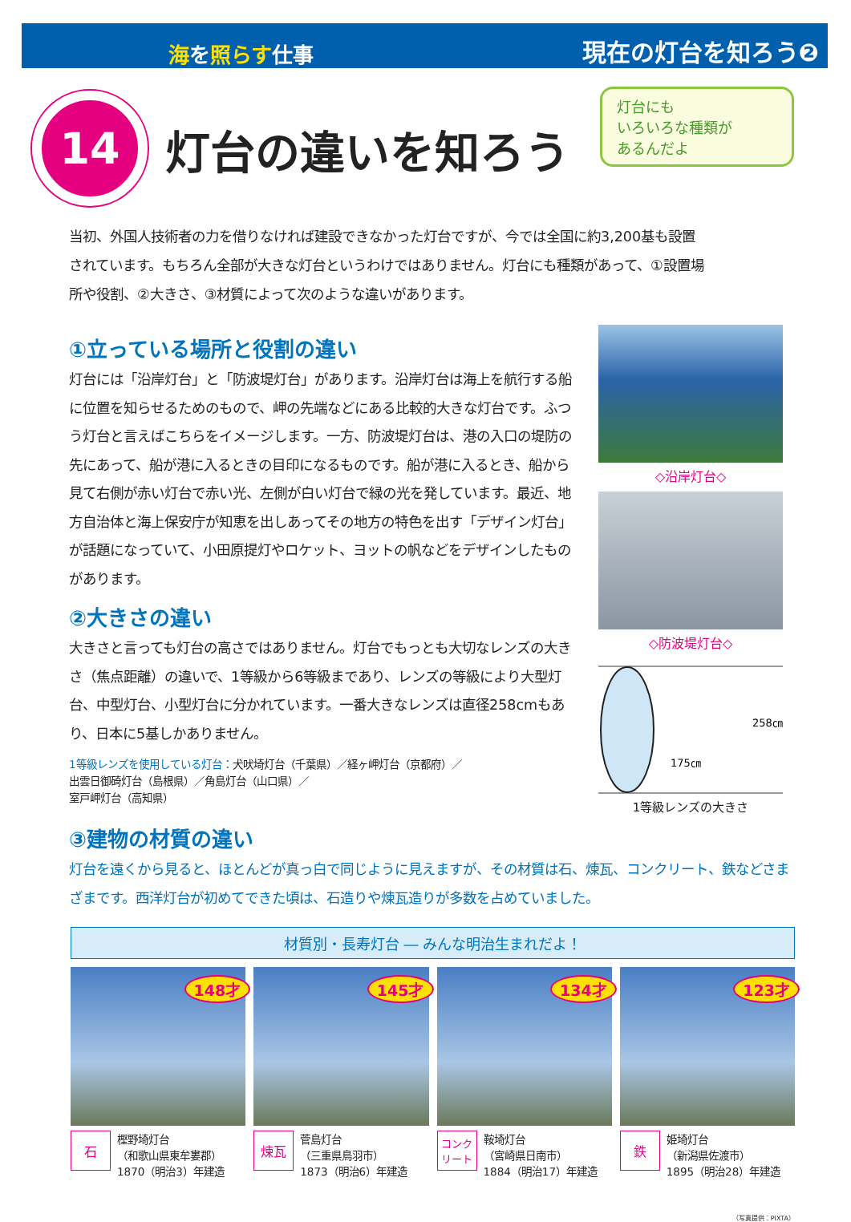海を照らす仕事 現在の灯台を知ろう❷
14
灯台の違いを知ろう
灯台にも
いろいろな種類が
あるんだよ
当初、外国人技術者の力を借りなければ建設できなかった灯台ですが、今では全国に約3,200基も設置されています。もちろん全部が大きな灯台というわけではありません。灯台にも種類があって、①設置場所や役割、②大きさ、③材質によって次のような違いがあります。
①立っている場所と役割の違い
灯台には「沿岸灯台」と「防波堤灯台」があります。沿岸灯台は海上を航行する船に位置を知らせるためのもので、岬の先端などにある比較的大きな灯台です。ふつう灯台と言えばこちらをイメージします。一方、防波堤灯台は、港の入口の堤防の先にあって、船が港に入るときの目印になるものです。船が港に入るとき、船から見て右側が赤い灯台で赤い光、左側が白い灯台で緑の光を発しています。最近、地方自治体と海上保安庁が知恵を出しあってその地方の特色を出す「デザイン灯台」が話題になっていて、小田原提灯やロケット、ヨットの帆などをデザインしたものがあります。
②大きさの違い
大きさと言っても灯台の高さではありません。灯台でもっとも大切なレンズの大きさ（焦点距離）の違いで、1等級から6等級まであり、レンズの等級により大型灯台、中型灯台、小型灯台に分かれています。一番大きなレンズは直径258cmもあり、日本に5基しかありません。
1等級レンズを使用している灯台：犬吠埼灯台（千葉県）／経ヶ岬灯台（京都府）／
出雲日御碕灯台（島根県）／角島灯台（山口県）／
室戸岬灯台（高知県）
◇沿岸灯台◇
◇防波堤灯台◇
258㎝
175㎝
1等級レンズの大きさ
③建物の材質の違い
灯台を遠くから見ると、ほとんどが真っ白で同じように見えますが、その材質は石、煉瓦、コンクリート、鉄などさまざまです。西洋灯台が初めてできた頃は、石造りや煉瓦造りが多数を占めていました。
材質別・長寿灯台 ― みんな明治生まれだよ！
148才
石
樫野埼灯台
（和歌山県東牟婁郡）
1870（明治3）年建造
145才
煉瓦
菅島灯台
（三重県鳥羽市）
1873（明治6）年建造
134才
コンク
リート
鞍埼灯台
（宮崎県日南市）
1884（明治17）年建造
123才
鉄
姫埼灯台
（新潟県佐渡市）
1895（明治28）年建造
（写真提供：PIXTA）